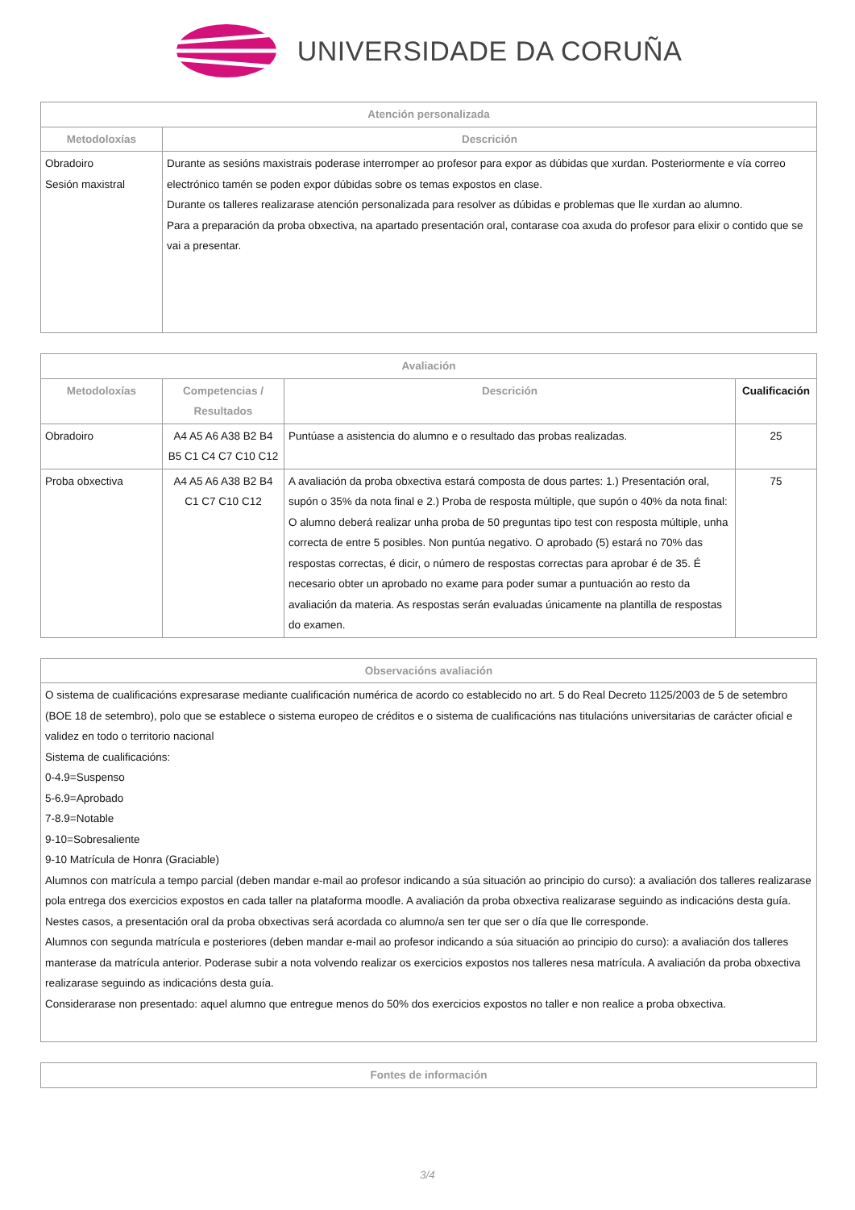UNIVERSIDADE DA CORUÑA
| Atención personalizada | |
| --- | --- |
| Metodoloxías | Descrición |
| Obradoiro Sesión maxistral | Durante as sesións maxistrais poderase interromper ao profesor para expor as dúbidas que xurdan. Posteriormente e vía correo electrónico tamén se poden expor dúbidas sobre os temas expostos en clase. Durante os talleres realizarase atención personalizada para resolver as dúbidas e problemas que lle xurdan ao alumno. Para a preparación da proba obxectiva, na apartado presentación oral, contarase coa axuda do profesor para elixir o contido que se vai a presentar. |
| Avaliación | | | |
| --- | --- | --- | --- |
| Metodoloxías | Competencias / Resultados | Descrición | Cualificación |
| Obradoiro | A4 A5 A6 A38 B2 B4 B5 C1 C4 C7 C10 C12 | Puntúase a asistencia do alumno e o resultado das probas realizadas. | 25 |
| Proba obxectiva | A4 A5 A6 A38 B2 B4 C1 C7 C10 C12 | A avaliación da proba obxectiva estará composta de dous partes: 1.) Presentación oral, supón o 35% da nota final e 2.) Proba de resposta múltiple, que supón o 40% da nota final: O alumno deberá realizar unha proba de 50 preguntas tipo test con resposta múltiple, unha correcta de entre 5 posibles. Non puntúa negativo. O aprobado (5) estará no 70% das respostas correctas, é dicir, o número de respostas correctas para aprobar é de 35. É necesario obter un aprobado no exame para poder sumar a puntuación ao resto da avaliación da materia. As respostas serán evaluadas únicamente na plantilla de respostas do examen. | 75 |
| Observacións avaliación |
| --- |
| O sistema de cualificacións expresarase mediante cualificación numérica de acordo co establecido no art. 5 do Real Decreto 1125/2003 de 5 de setembro (BOE 18 de setembro), polo que se establece o sistema europeo de créditos e o sistema de cualificacións nas titulacións universitarias de carácter oficial e validez en todo o territorio nacional Sistema de cualificacións: 0-4.9=Suspenso 5-6.9=Aprobado 7-8.9=Notable 9-10=Sobresaliente 9-10 Matrícula de Honra (Graciable) Alumnos con matrícula a tempo parcial (deben mandar e-mail ao profesor indicando a súa situación ao principio do curso): a avaliación dos talleres realizarase pola entrega dos exercicios expostos en cada taller na plataforma moodle. A avaliación da proba obxectiva realizarase seguindo as indicacións desta guía. Nestes casos, a presentación oral da proba obxectivas será acordada co alumno/a sen ter que ser o día que lle corresponde. Alumnos con segunda matrícula e posteriores (deben mandar e-mail ao profesor indicando a súa situación ao principio do curso): a avaliación dos talleres manterase da matrícula anterior. Poderase subir a nota volvendo realizar os exercicios expostos nos talleres nesa matrícula. A avaliación da proba obxectiva realizarase seguindo as indicacións desta guía. Considerarase non presentado: aquel alumno que entregue menos do 50% dos exercicios expostos no taller e non realice a proba obxectiva. |
| Fontes de información |
| --- |
3/4